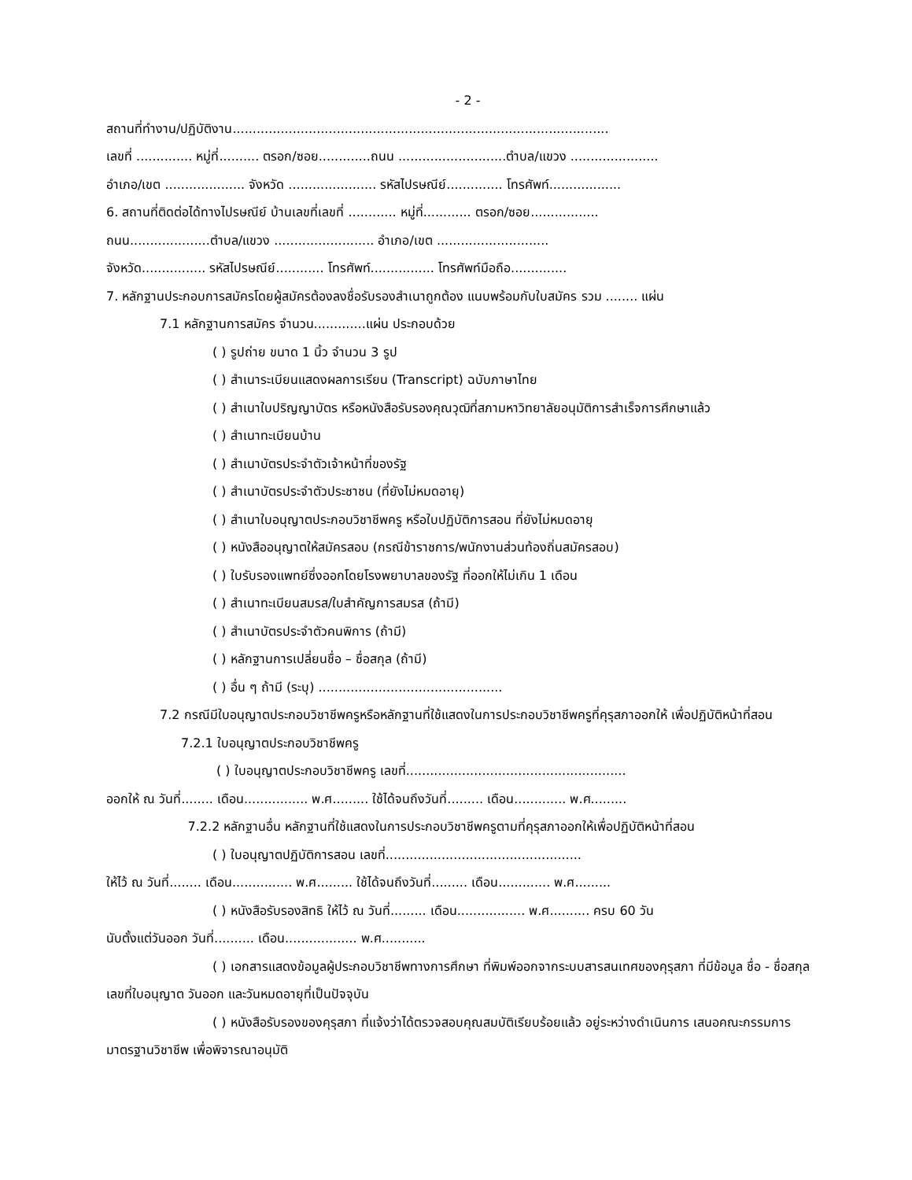- 2 -
สถานที่ทำงาน/ปฏิบัติงาน..............................................................................................
เลขที่ .............. หมู่ที่.......... ตรอก/ซอย.............ถนน ...........................ตำบล/แขวง ......................
อำเภอ/เขต .................... จังหวัด ...................... รหัสไปรษณีย์.............. โทรศัพท์..................
6. สถานที่ติดต่อได้ทางไปรษณีย์ บ้านเลขที่เลขที่ ............ หมู่ที่............ ตรอก/ซอย.................
ถนน....................ตำบล/แขวง ......................... อำเภอ/เขต ............................
จังหวัด................ รหัสไปรษณีย์............ โทรศัพท์................ โทรศัพท์มือถือ..............
7. หลักฐานประกอบการสมัครโดยผู้สมัครต้องลงชื่อรับรองสำเนาถูกต้อง แนบพร้อมกับใบสมัคร รวม ........ แผ่น
7.1 หลักฐานการสมัคร จำนวน.............แผ่น ประกอบด้วย
( ) รูปถ่าย ขนาด 1 นิ้ว จำนวน 3 รูป
( ) สำเนาระเบียนแสดงผลการเรียน (Transcript) ฉบับภาษาไทย
( ) สำเนาใบปริญญาบัตร หรือหนังสือรับรองคุณวุฒิที่สภามหาวิทยาลัยอนุมัติการสำเร็จการศึกษาแล้ว
( ) สำเนาทะเบียนบ้าน
( ) สำเนาบัตรประจำตัวเจ้าหน้าที่ของรัฐ
( ) สำเนาบัตรประจำตัวประชาชน (ที่ยังไม่หมดอายุ)
( ) สำเนาใบอนุญาตประกอบวิชาชีพครู หรือใบปฏิบัติการสอน ที่ยังไม่หมดอายุ
( ) หนังสืออนุญาตให้สมัครสอบ (กรณีข้าราชการ/พนักงานส่วนท้องถิ่นสมัครสอบ)
( ) ใบรับรองแพทย์ซึ่งออกโดยโรงพยาบาลของรัฐ ที่ออกให้ไม่เกิน 1 เดือน
( ) สำเนาทะเบียนสมรส/ใบสำคัญการสมรส (ถ้ามี)
( ) สำเนาบัตรประจำตัวคนพิการ (ถ้ามี)
( ) หลักฐานการเปลี่ยนชื่อ – ชื่อสกุล (ถ้ามี)
( ) อื่น ๆ ถ้ามี (ระบุ) ..............................................
7.2 กรณีมีใบอนุญาตประกอบวิชาชีพครูหรือหลักฐานที่ใช้แสดงในการประกอบวิชาชีพครูที่คุรุสภาออกให้ เพื่อปฏิบัติหน้าที่สอน
7.2.1 ใบอนุญาตประกอบวิชาชีพครู
( ) ใบอนุญาตประกอบวิชาชีพครู เลขที่.......................................................
ออกให้ ณ วันที่........ เดือน................ พ.ศ......... ใช้ได้จนถึงวันที่......... เดือน............. พ.ศ.........
7.2.2 หลักฐานอื่น หลักฐานที่ใช้แสดงในการประกอบวิชาชีพครูตามที่คุรุสภาออกให้เพื่อปฏิบัติหน้าที่สอน
( ) ใบอนุญาตปฏิบัติการสอน เลขที่.................................................
ให้ไว้ ณ วันที่........ เดือน............... พ.ศ......... ใช้ได้จนถึงวันที่......... เดือน............. พ.ศ.........
( ) หนังสือรับรองสิทธิ ให้ไว้ ณ วันที่......... เดือน................. พ.ศ.......... ครบ 60 วัน
นับตั้งแต่วันออก วันที่.......... เดือน.................. พ.ศ...........
( ) เอกสารแสดงข้อมูลผู้ประกอบวิชาชีพทางการศึกษา ที่พิมพ์ออกจากระบบสารสนเทศของคุรุสภา ที่มีข้อมูล ชื่อ - ชื่อสกุล เลขที่ใบอนุญาต วันออก และวันหมดอายุที่เป็นปัจจุบัน
( ) หนังสือรับรองของคุรุสภา ที่แจ้งว่าได้ตรวจสอบคุณสมบัติเรียบร้อยแล้ว อยู่ระหว่างดำเนินการ เสนอคณะกรรมการมาตรฐานวิชาชีพ เพื่อพิจารณาอนุมัติ